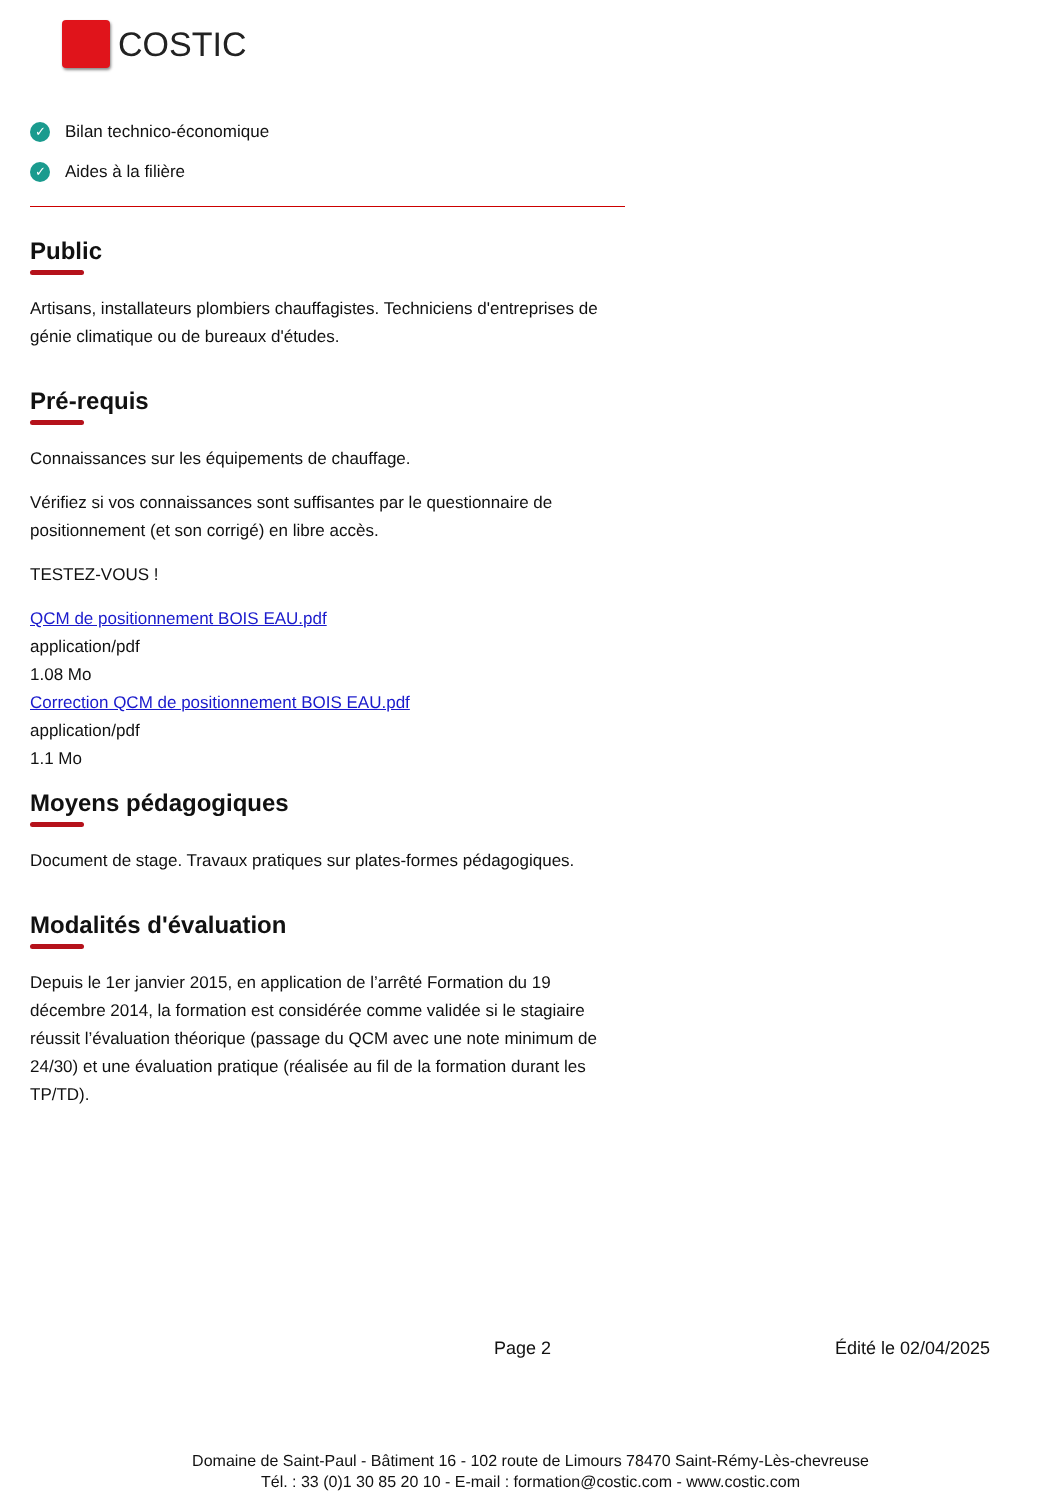COSTIC
✓ Bilan technico-économique
✓ Aides à la filière
Public
Artisans, installateurs plombiers chauffagistes. Techniciens d'entreprises de génie climatique ou de bureaux d'études.
Pré-requis
Connaissances sur les équipements de chauffage.
Vérifiez si vos connaissances sont suffisantes par le questionnaire de positionnement (et son corrigé) en libre accès.
TESTEZ-VOUS !
QCM de positionnement BOIS EAU.pdf
application/pdf
1.08 Mo
Correction QCM de positionnement BOIS EAU.pdf
application/pdf
1.1 Mo
Moyens pédagogiques
Document de stage. Travaux pratiques sur plates-formes pédagogiques.
Modalités d'évaluation
Depuis le 1er janvier 2015, en application de l’arrêté Formation du 19 décembre 2014, la formation est considérée comme validée si le stagiaire réussit l’évaluation théorique (passage du QCM avec une note minimum de 24/30) et une évaluation pratique (réalisée au fil de la formation durant les TP/TD).
Page 2 Édité le 02/04/2025
Domaine de Saint-Paul - Bâtiment 16 - 102 route de Limours 78470 Saint-Rémy-Lès-chevreuse
Tél. : 33 (0)1 30 85 20 10 - E-mail : formation@costic.com - www.costic.com